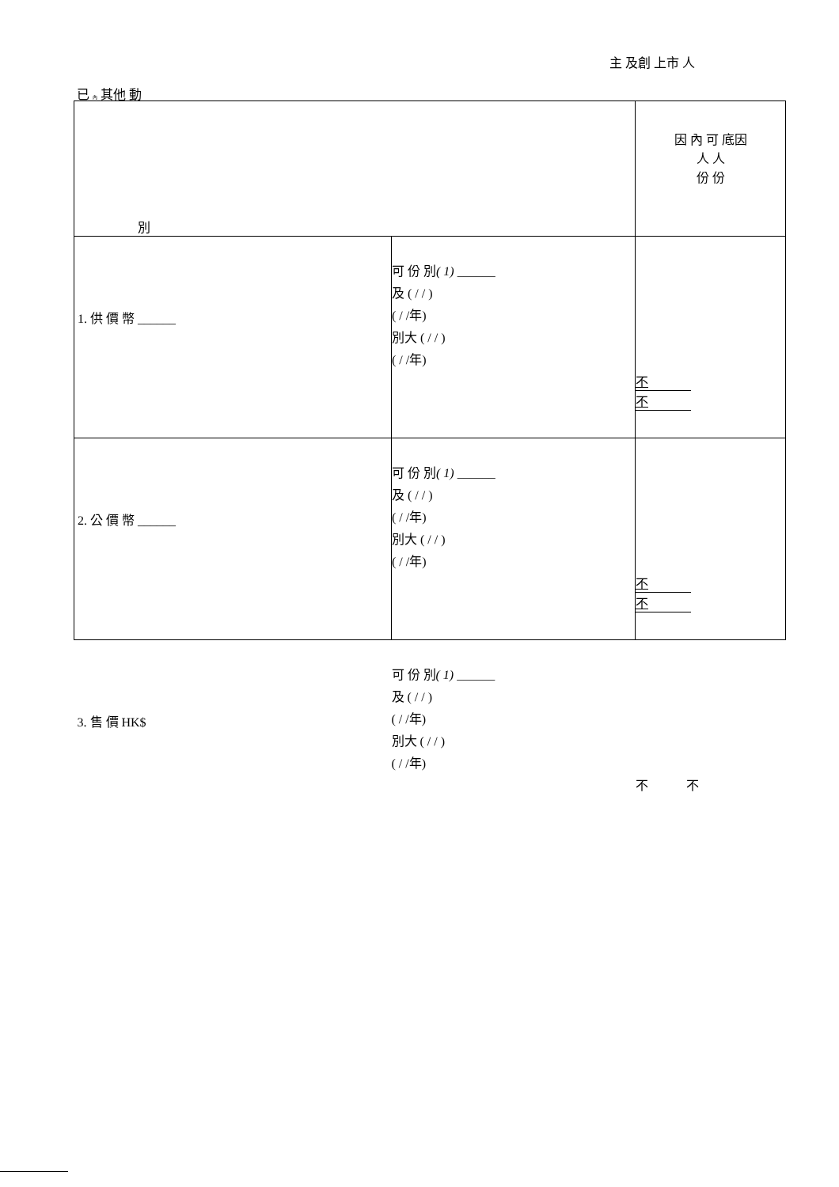主 及創 上市 人
已 內 其他 動
| 別 | | 因 內 可 底因 人 人 份 份 |
| 1. 供 價 幣 ______ | 可 份 別 ( 1) ______ 及 ( / / ) ( / /年) 別大 ( / / ) ( / /年) | 不 不 |
| 2. 公 價 幣 ______ | 可 份 別 ( 1) ______ 及 ( / / ) ( / /年) 別大 ( / / ) ( / /年) | 不 不 |
| 3. 售 價 HK$ | 可 份 別 ( 1) ______ 及 ( / / ) ( / /年) 別大 ( / / ) ( / /年) | 不 不 |